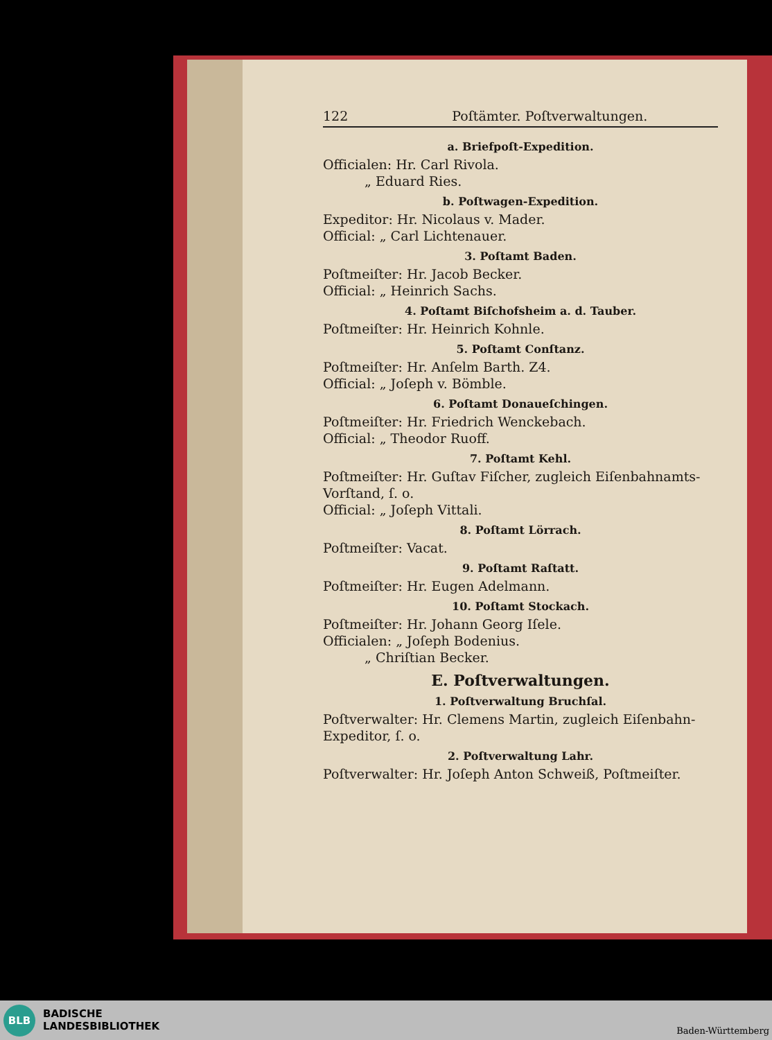122 Poſtämter. Poſtverwaltungen.
a. Briefpoſt-Expedition.
Officialen: Hr. Carl Rivola.
„ Eduard Ries.
b. Poſtwagen-Expedition.
Expeditor: Hr. Nicolaus v. Mader.
Official: „ Carl Lichtenauer.
3. Poſtamt Baden.
Poſtmeiſter: Hr. Jacob Becker.
Official: „ Heinrich Sachs.
4. Poſtamt Biſchofsheim a. d. Tauber.
Poſtmeiſter: Hr. Heinrich Kohnle.
5. Poſtamt Conſtanz.
Poſtmeiſter: Hr. Anſelm Barth. Z4.
Official: „ Joſeph v. Bömble.
6. Poſtamt Donaueſchingen.
Poſtmeiſter: Hr. Friedrich Wenckebach.
Official: „ Theodor Ruoff.
7. Poſtamt Kehl.
Poſtmeiſter: Hr. Guſtav Fiſcher, zugleich Eiſenbahnamts-Vorſtand, ſ. o.
Official: „ Joſeph Vittali.
8. Poſtamt Lörrach.
Poſtmeiſter: Vacat.
9. Poſtamt Raſtatt.
Poſtmeiſter: Hr. Eugen Adelmann.
10. Poſtamt Stockach.
Poſtmeiſter: Hr. Johann Georg Iſele.
Officialen: „ Joſeph Bodenius.
„ Chriſtian Becker.
E. Poſtverwaltungen.
1. Poſtverwaltung Bruchſal.
Poſtverwalter: Hr. Clemens Martin, zugleich Eiſenbahn-Expeditor, ſ. o.
2. Poſtverwaltung Lahr.
Poſtverwalter: Hr. Joſeph Anton Schweiß, Poſtmeiſter.
BLB
BADISCHE
LANDESBIBLIOTHEK
Baden-Württemberg